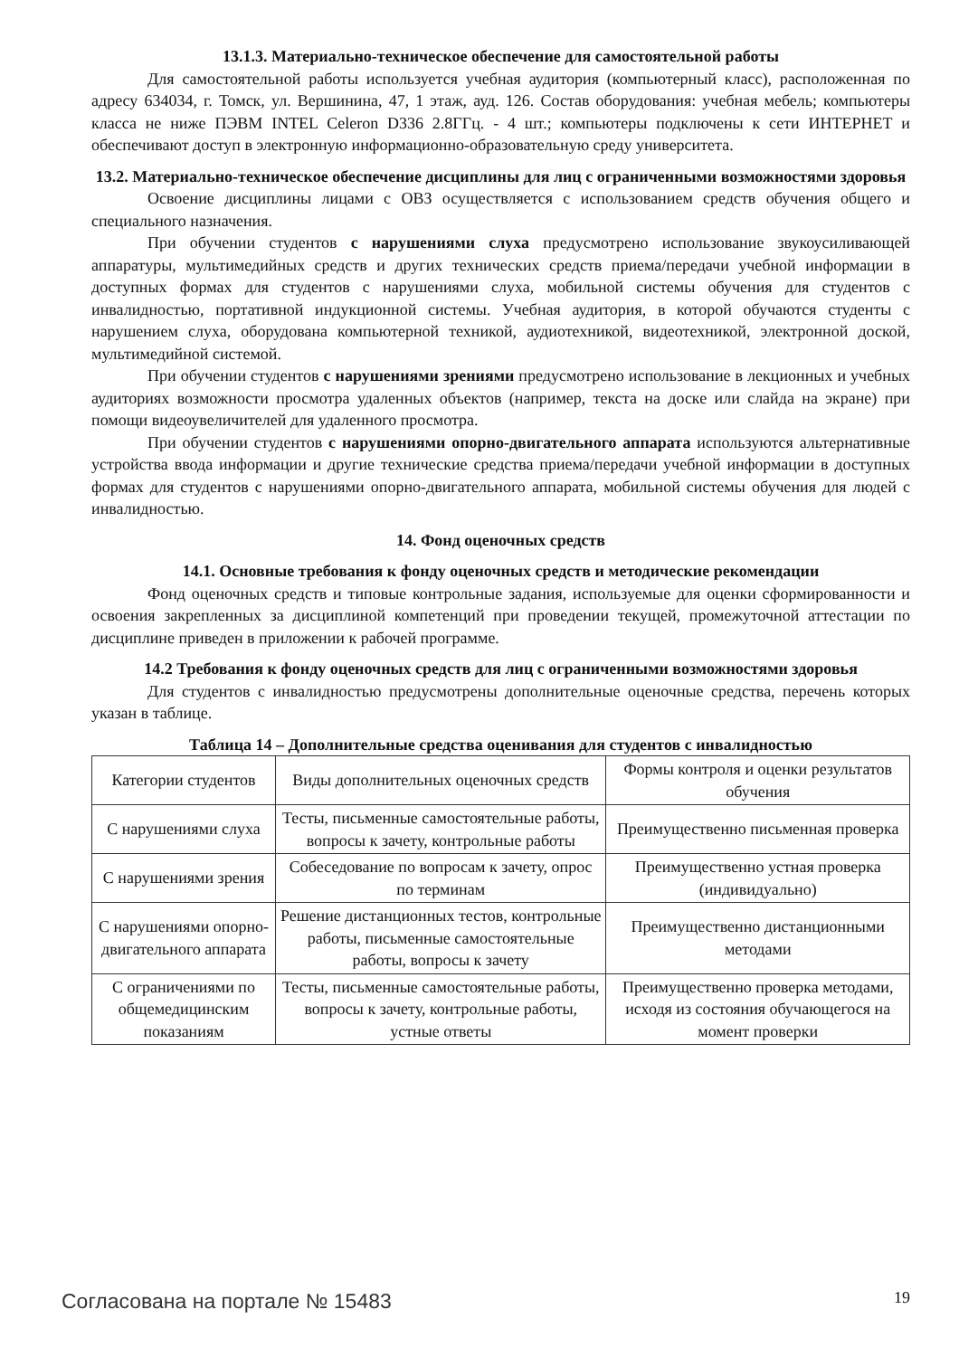13.1.3. Материально-техническое обеспечение для самостоятельной работы
Для самостоятельной работы используется учебная аудитория (компьютерный класс), расположенная по адресу 634034, г. Томск, ул. Вершинина, 47, 1 этаж, ауд. 126. Состав оборудования: учебная мебель; компьютеры класса не ниже ПЭВМ INTEL Celeron D336 2.8ГГц. - 4 шт.; компьютеры подключены к сети ИНТЕРНЕТ и обеспечивают доступ в электронную информационно-образовательную среду университета.
13.2. Материально-техническое обеспечение дисциплины для лиц с ограниченными возможностями здоровья
Освоение дисциплины лицами с ОВЗ осуществляется с использованием средств обучения общего и специального назначения.
При обучении студентов с нарушениями слуха предусмотрено использование звукоусиливающей аппаратуры, мультимедийных средств и других технических средств приема/передачи учебной информации в доступных формах для студентов с нарушениями слуха, мобильной системы обучения для студентов с инвалидностью, портативной индукционной системы. Учебная аудитория, в которой обучаются студенты с нарушением слуха, оборудована компьютерной техникой, аудиотехникой, видеотехникой, электронной доской, мультимедийной системой.
При обучении студентов с нарушениями зрениями предусмотрено использование в лекционных и учебных аудиториях возможности просмотра удаленных объектов (например, текста на доске или слайда на экране) при помощи видеоувеличителей для удаленного просмотра.
При обучении студентов с нарушениями опорно-двигательного аппарата используются альтернативные устройства ввода информации и другие технические средства приема/передачи учебной информации в доступных формах для студентов с нарушениями опорно-двигательного аппарата, мобильной системы обучения для людей с инвалидностью.
14. Фонд оценочных средств
14.1. Основные требования к фонду оценочных средств и методические рекомендации
Фонд оценочных средств и типовые контрольные задания, используемые для оценки сформированности и освоения закрепленных за дисциплиной компетенций при проведении текущей, промежуточной аттестации по дисциплине приведен в приложении к рабочей программе.
14.2 Требования к фонду оценочных средств для лиц с ограниченными возможностями здоровья
Для студентов с инвалидностью предусмотрены дополнительные оценочные средства, перечень которых указан в таблице.
Таблица 14 – Дополнительные средства оценивания для студентов с инвалидностью
| Категории студентов | Виды дополнительных оценочных средств | Формы контроля и оценки результатов обучения |
| С нарушениями слуха | Тесты, письменные самостоятельные работы, вопросы к зачету, контрольные работы | Преимущественно письменная проверка |
| С нарушениями зрения | Собеседование по вопросам к зачету, опрос по терминам | Преимущественно устная проверка (индивидуально) |
| С нарушениями опорно-двигательного аппарата | Решение дистанционных тестов, контрольные работы, письменные самостоятельные работы, вопросы к зачету | Преимущественно дистанционными методами |
| С ограничениями по общемедицинским показаниям | Тесты, письменные самостоятельные работы, вопросы к зачету, контрольные работы, устные ответы | Преимущественно проверка методами, исходя из состояния обучающегося на момент проверки |
Согласована на портале № 15483 19